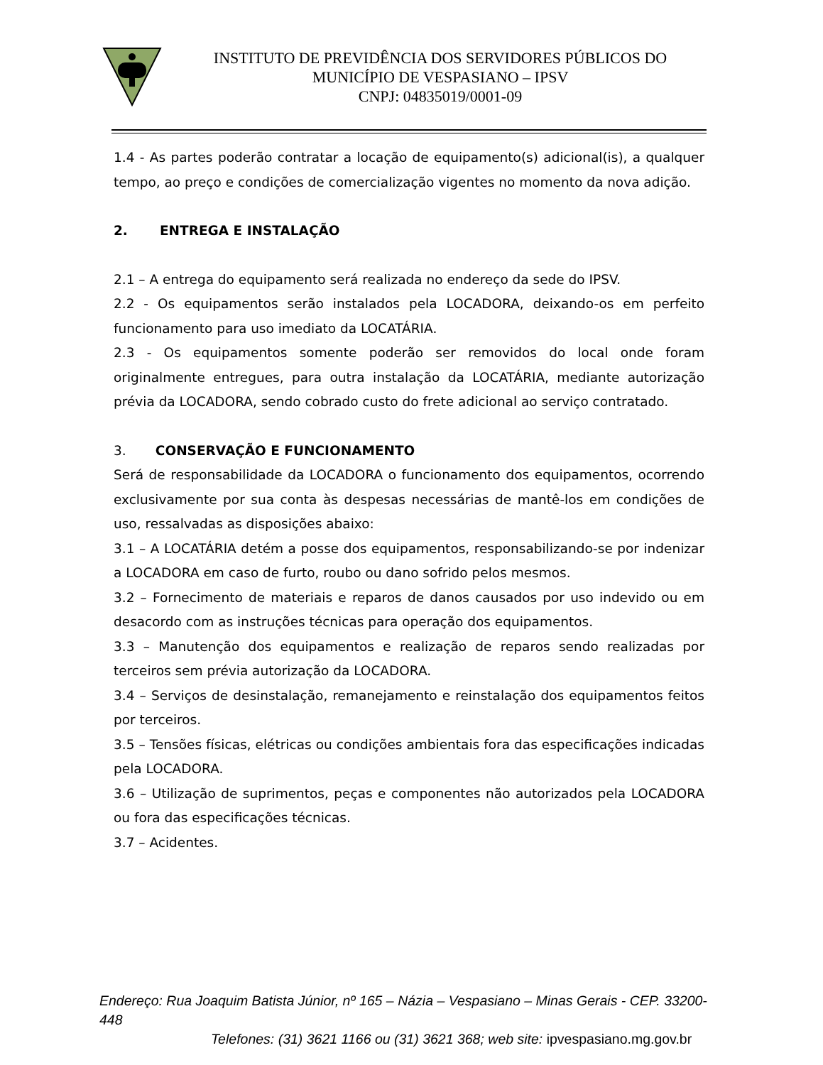INSTITUTO DE PREVIDÊNCIA DOS SERVIDORES PÚBLICOS DO
MUNICÍPIO DE VESPASIANO – IPSV
CNPJ: 04835019/0001-09
1.4 - As partes poderão contratar a locação de equipamento(s) adicional(is), a qualquer tempo, ao preço e condições de comercialização vigentes no momento da nova adição.
2. ENTREGA E INSTALAÇÃO
2.1 – A entrega do equipamento será realizada no endereço da sede do IPSV.
2.2 - Os equipamentos serão instalados pela LOCADORA, deixando-os em perfeito funcionamento para uso imediato da LOCATÁRIA.
2.3 - Os equipamentos somente poderão ser removidos do local onde foram originalmente entregues, para outra instalação da LOCATÁRIA, mediante autorização prévia da LOCADORA, sendo cobrado custo do frete adicional ao serviço contratado.
3. CONSERVAÇÃO E FUNCIONAMENTO
Será de responsabilidade da LOCADORA o funcionamento dos equipamentos, ocorrendo exclusivamente por sua conta às despesas necessárias de mantê-los em condições de uso, ressalvadas as disposições abaixo:
3.1 – A LOCATÁRIA detém a posse dos equipamentos, responsabilizando-se por indenizar a LOCADORA em caso de furto, roubo ou dano sofrido pelos mesmos.
3.2 – Fornecimento de materiais e reparos de danos causados por uso indevido ou em desacordo com as instruções técnicas para operação dos equipamentos.
3.3 – Manutenção dos equipamentos e realização de reparos sendo realizadas por terceiros sem prévia autorização da LOCADORA.
3.4 – Serviços de desinstalação, remanejamento e reinstalação dos equipamentos feitos por terceiros.
3.5 – Tensões físicas, elétricas ou condições ambientais fora das especificações indicadas pela LOCADORA.
3.6 – Utilização de suprimentos, peças e componentes não autorizados pela LOCADORA ou fora das especificações técnicas.
3.7 – Acidentes.
Endereço: Rua Joaquim Batista Júnior, nº 165 – Názia – Vespasiano – Minas Gerais - CEP. 33200-448
Telefones: (31) 3621 1166 ou (31) 3621 368; web site: ipvespasiano.mg.gov.br